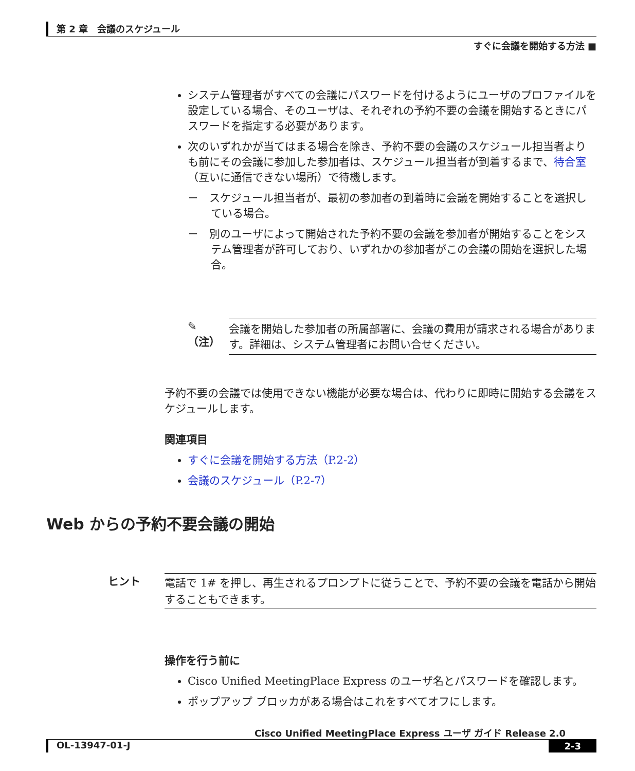第 2 章　会議のスケジュール
すぐに会議を開始する方法 ■
システム管理者がすべての会議にパスワードを付けるようにユーザのプロファイルを設定している場合、そのユーザは、それぞれの予約不要の会議を開始するときにパスワードを指定する必要があります。
次のいずれかが当てはまる場合を除き、予約不要の会議のスケジュール担当者よりも前にその会議に参加した参加者は、スケジュール担当者が到着するまで、待合室（互いに通信できない場所）で待機します。
－　スケジュール担当者が、最初の参加者の到着時に会議を開始することを選択している場合。
－　別のユーザによって開始された予約不要の会議を参加者が開始することをシステム管理者が許可しており、いずれかの参加者がこの会議の開始を選択した場合。
✎
（注）
会議を開始した参加者の所属部署に、会議の費用が請求される場合があります。詳細は、システム管理者にお問い合せください。
予約不要の会議では使用できない機能が必要な場合は、代わりに即時に開始する会議をスケジュールします。
関連項目
すぐに会議を開始する方法（P.2-2）
会議のスケジュール（P.2-7）
Web からの予約不要会議の開始
ヒント 電話で 1# を押し、再生されるプロンプトに従うことで、予約不要の会議を電話から開始することもできます。
操作を行う前に
Cisco Unified MeetingPlace Express のユーザ名とパスワードを確認します。
ポップアップ ブロッカがある場合はこれをすべてオフにします。
Cisco Unified MeetingPlace Express ユーザ ガイド Release 2.0
OL-13947-01-J 2-3